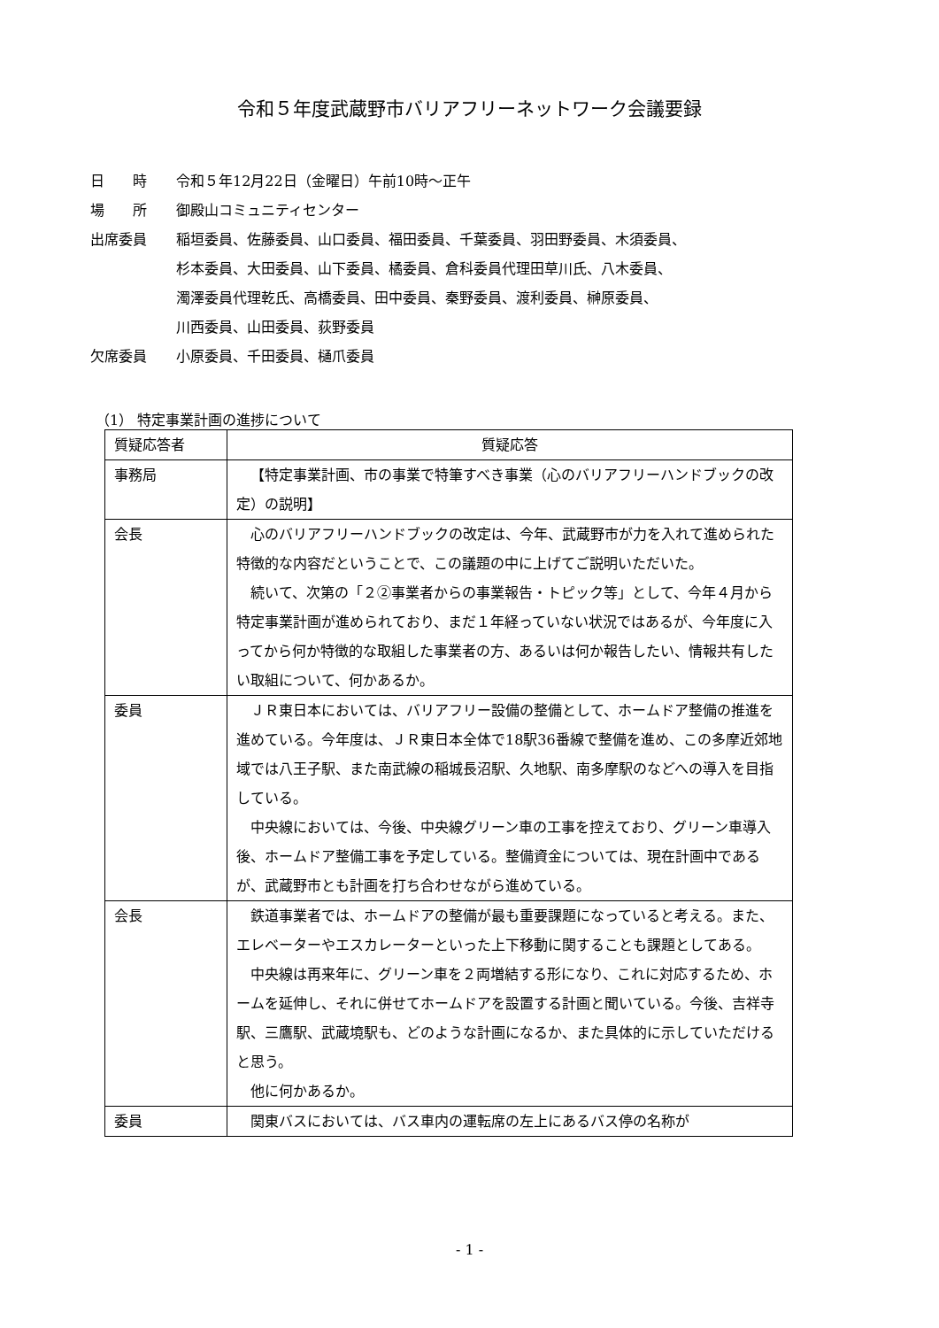令和５年度武蔵野市バリアフリーネットワーク会議要録
日　　時 令和５年12月22日（金曜日）午前10時～正午
場　　所 御殿山コミュニティセンター
出席委員 稲垣委員、佐藤委員、山口委員、福田委員、千葉委員、羽田野委員、木須委員、
杉本委員、大田委員、山下委員、橘委員、倉科委員代理田草川氏、八木委員、
濁澤委員代理乾氏、高橋委員、田中委員、秦野委員、渡利委員、榊原委員、
川西委員、山田委員、荻野委員
欠席委員 小原委員、千田委員、樋爪委員
（1） 特定事業計画の進捗について
| 質疑応答者 | 質疑応答 |
| --- | --- |
| 事務局 | 【特定事業計画、市の事業で特筆すべき事業（心のバリアフリーハンドブックの改定）の説明】 |
| 会長 | 心のバリアフリーハンドブックの改定は、今年、武蔵野市が力を入れて進められた特徴的な内容だということで、この議題の中に上げてご説明いただいた。 続いて、次第の「２②事業者からの事業報告・トピック等」として、今年４月から特定事業計画が進められており、まだ１年経っていない状況ではあるが、今年度に入ってから何か特徴的な取組した事業者の方、あるいは何か報告したい、情報共有したい取組について、何かあるか。 |
| 委員 | ＪＲ東日本においては、バリアフリー設備の整備として、ホームドア整備の推進を進めている。今年度は、ＪＲ東日本全体で18駅36番線で整備を進め、この多摩近郊地域では八王子駅、また南武線の稲城長沼駅、久地駅、南多摩駅のなどへの導入を目指している。 中央線においては、今後、中央線グリーン車の工事を控えており、グリーン車導入後、ホームドア整備工事を予定している。整備資金については、現在計画中であるが、武蔵野市とも計画を打ち合わせながら進めている。 |
| 会長 | 鉄道事業者では、ホームドアの整備が最も重要課題になっていると考える。また、エレベーターやエスカレーターといった上下移動に関することも課題としてある。 中央線は再来年に、グリーン車を２両増結する形になり、これに対応するため、ホームを延伸し、それに併せてホームドアを設置する計画と聞いている。今後、吉祥寺駅、三鷹駅、武蔵境駅も、どのような計画になるか、また具体的に示していただけると思う。 他に何かあるか。 |
| 委員 | 関東バスにおいては、バス車内の運転席の左上にあるバス停の名称が |
- 1 -